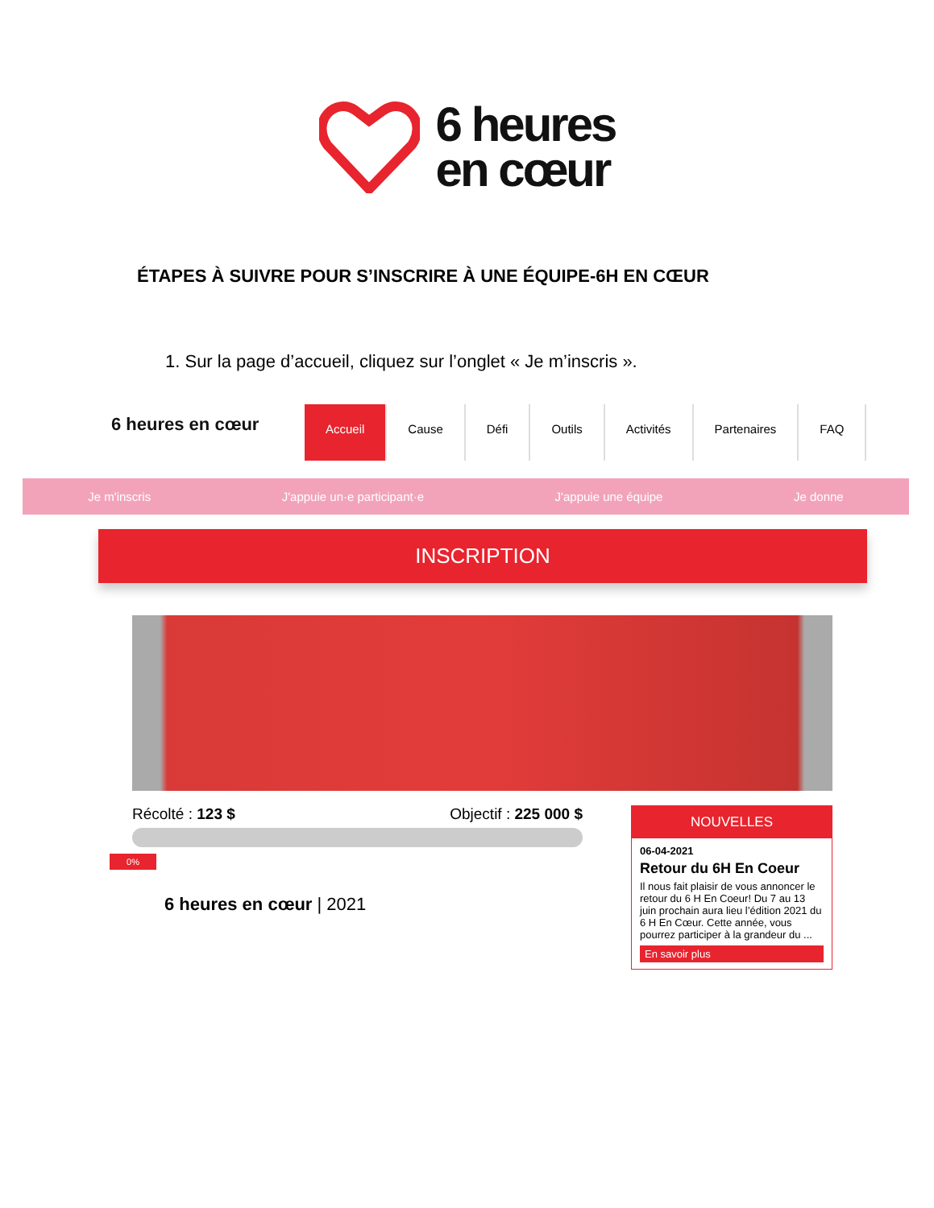6 heures
en cœur
ÉTAPES À SUIVRE POUR S’INSCRIRE À UNE ÉQUIPE-6H EN CŒUR
1. Sur la page d’accueil, cliquez sur l’onglet « Je m’inscris ».
6 heures en cœur
Accueil Cause Défi Outils Activités Partenaires FAQ
Je m'inscris J'appuie un·e participant·e J'appuie une équipe Je donne
INSCRIPTION
Récolté : 123 $ Objectif : 225 000 $
0%
6 heures en cœur | 2021
NOUVELLES
06-04-2021
Retour du 6H En Coeur
Il nous fait plaisir de vous annoncer le retour du 6 H En Coeur! Du 7 au 13 juin prochain aura lieu l’édition 2021 du 6 H En Cœur. Cette année, vous pourrez participer à la grandeur du ...
En savoir plus